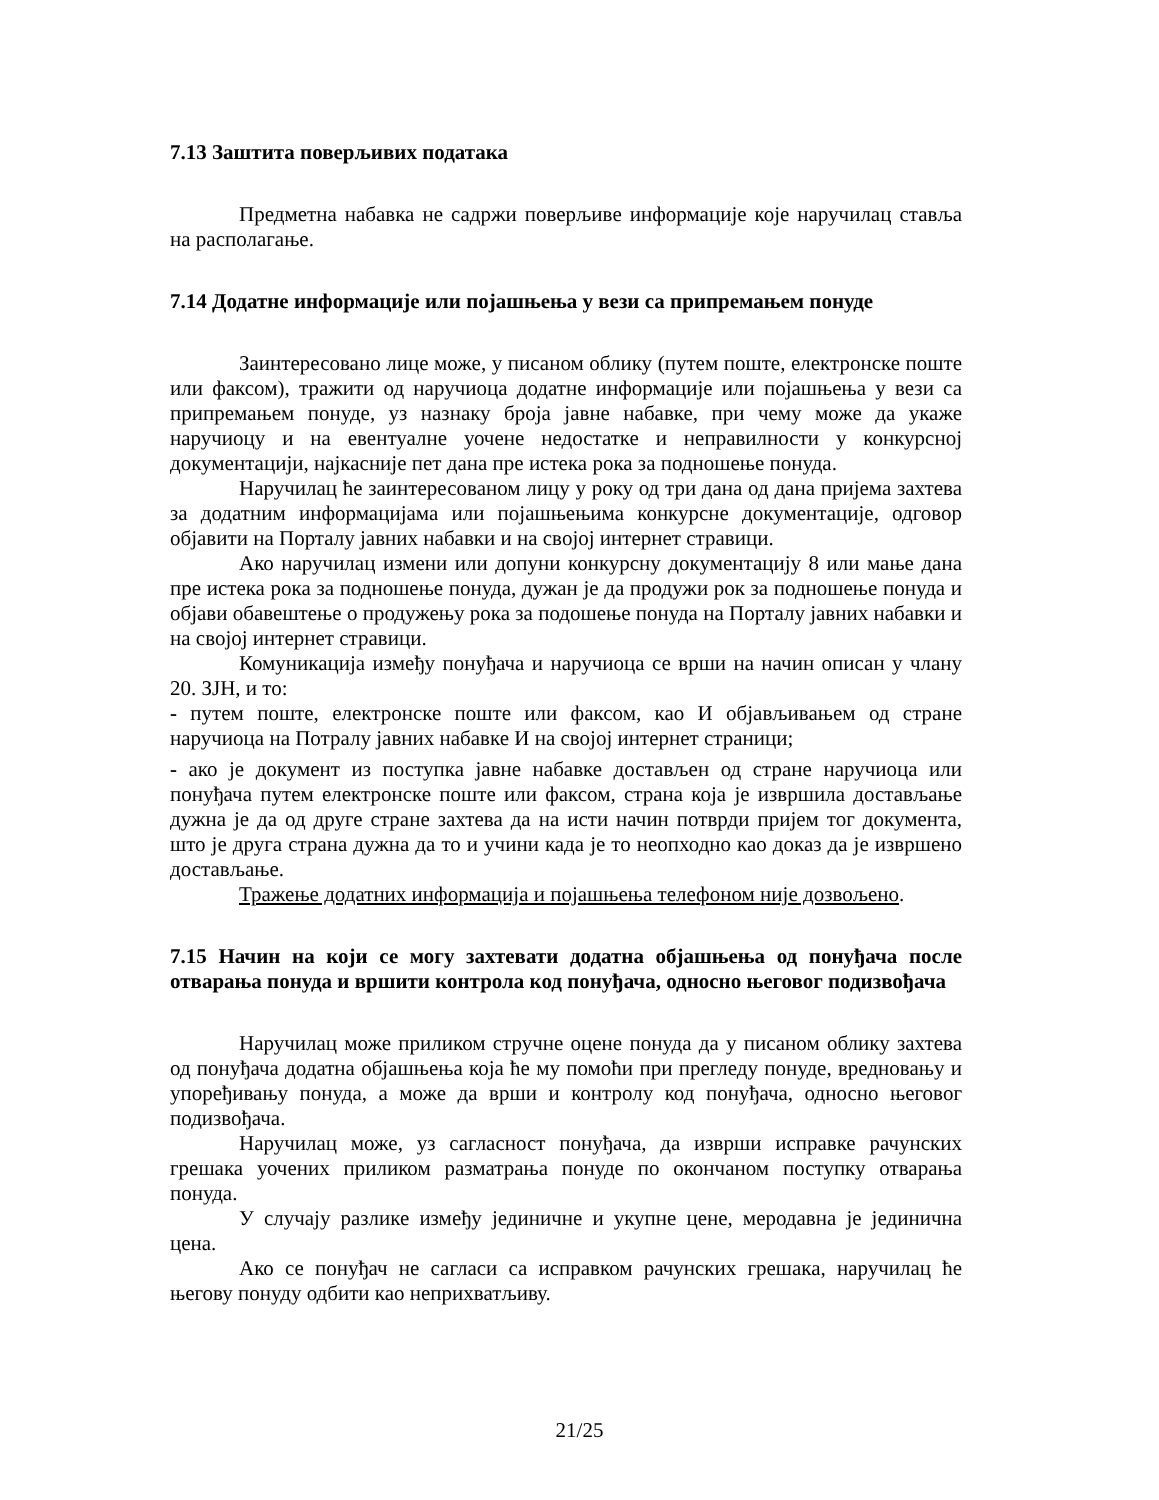7.13 Заштита поверљивих података
Предметна набавка не садржи поверљиве информације које наручилац стављa на располагање.
7.14 Додатне информације или појашњења у вези са припремањем понуде
Заинтересовано лице може, у писаном облику (путем поште, електронске поште или факсом), тражити од наручиоца додатне информације или појашњења у вези са припремањем понуде, уз назнаку броја јавне набавке, при чему може да укаже наручиоцу и на евентуалне уочене недостатке и неправилности у конкурсној документацији, најкасније пет дана пре истека рока за подношење понуда.
Наручилац ће заинтересованом лицу у року од три дана од дана пријема захтева за додатним информацијама или појашњењима конкурсне документације, одговор објавити на Порталу јавних набавки и на својој интернет стравици.
Ако наручилац измени или допуни конкурсну документацију 8 или мање дана пре истека рока за подношење понуда, дужан је да продужи рок за подношење понуда и објави обавештење о продужењу рока за подошење понуда на Порталу јавних набавки и на својој интернет стравици.
Комуникација између понуђача и наручиоца се врши на начин описан у члану 20. ЗЈН, и то:
- путем поште, електронске поште или факсом, као И објављивањем од стране наручиоца на Потралу јавних набавке И на својој интернет страници;
- ако је документ из поступка јавне набавке достављен од стране наручиоца или понуђача путем електронске поште или факсом, страна која је извршила достављање дужна је да од друге стране захтева да на исти начин потврди пријем тог документа, што је друга страна дужна да то и учини када је то неопходно као доказ да је извршено достављање.
Тражење додатних информација и појашњења телефоном није дозвољено.
7.15 Начин на који се могу захтевати додатна објашњења од понуђача после отварања понуда и вршити контрола код понуђача, односно његовог подизвођача
Наручилац може приликом стручне оцене понуда да у писаном облику захтева од понуђача додатна објашњења која ће му помоћи при прегледу понуде, вредновању и упоређивању понуда, а може да врши и контролу код понуђача, односно његовог подизвођача.
Наручилац може, уз сагласност понуђача, да изврши исправке рачунских грешака уочених приликом разматрања понуде по окончаном поступку отварања понуда.
У случају разлике између јединичне и укупне цене, меродавна је јединична цена.
Ако се понуђач не сагласи са исправком рачунских грешака, наручилац ће његову понуду одбити као неприхватљиву.
21/25